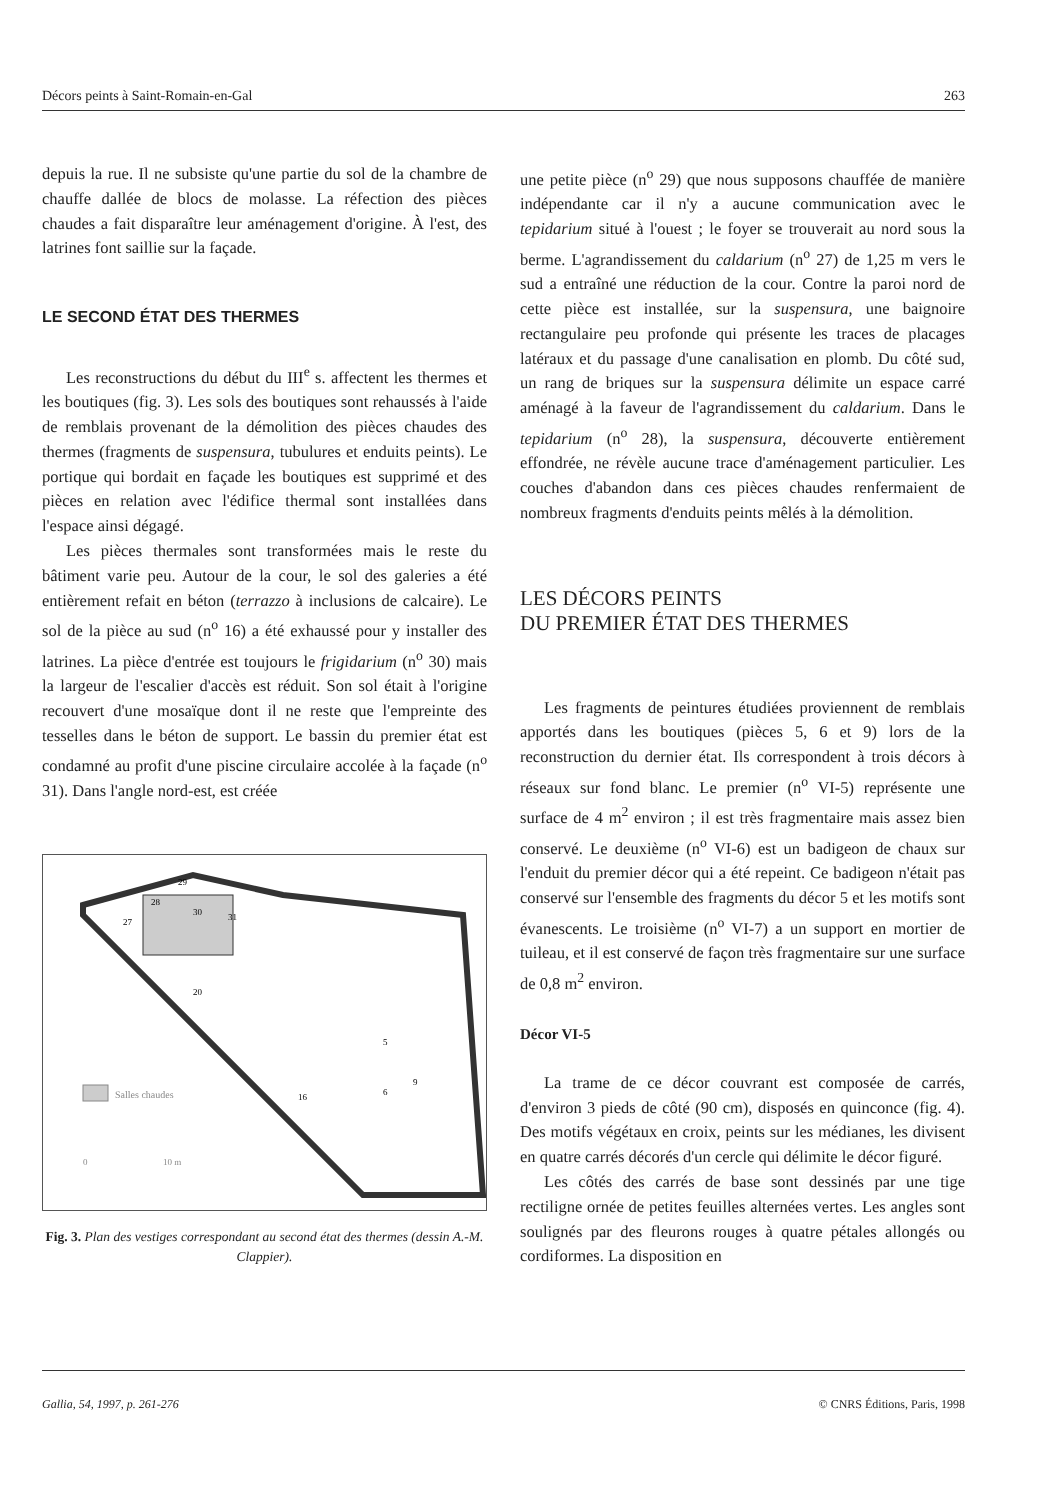Décors peints à Saint-Romain-en-Gal 263
depuis la rue. Il ne subsiste qu'une partie du sol de la chambre de chauffe dallée de blocs de molasse. La réfection des pièces chaudes a fait disparaître leur aménagement d'origine. À l'est, des latrines font saillie sur la façade.
LE SECOND ÉTAT DES THERMES
Les reconstructions du début du III<sup>e</sup> s. affectent les thermes et les boutiques (fig. 3). Les sols des boutiques sont rehaussés à l'aide de remblais provenant de la démolition des pièces chaudes des thermes (fragments de suspensura, tubulures et enduits peints). Le portique qui bordait en façade les boutiques est supprimé et des pièces en relation avec l'édifice thermal sont installées dans l'espace ainsi dégagé.
Les pièces thermales sont transformées mais le reste du bâtiment varie peu. Autour de la cour, le sol des galeries a été entièrement refait en béton (terrazzo à inclusions de calcaire). Le sol de la pièce au sud (n<sup>o</sup> 16) a été exhaussé pour y installer des latrines. La pièce d'entrée est toujours le frigidarium (n<sup>o</sup> 30) mais la largeur de l'escalier d'accès est réduit. Son sol était à l'origine recouvert d'une mosaïque dont il ne reste que l'empreinte des tesselles dans le béton de support. Le bassin du premier état est condamné au profit d'une piscine circulaire accolée à la façade (n<sup>o</sup> 31). Dans l'angle nord-est, est créée
Salles chaudes
0
10 m
27
28
29
30
31
20
5
6
9
16
Fig. 3. Plan des vestiges correspondant au second état des thermes (dessin A.-M. Clappier).
une petite pièce (n<sup>o</sup> 29) que nous supposons chauffée de manière indépendante car il n'y a aucune communication avec le tepidarium situé à l'ouest ; le foyer se trouverait au nord sous la berme. L'agrandissement du caldarium (n<sup>o</sup> 27) de 1,25 m vers le sud a entraîné une réduction de la cour. Contre la paroi nord de cette pièce est installée, sur la suspensura, une baignoire rectangulaire peu profonde qui présente les traces de placages latéraux et du passage d'une canalisation en plomb. Du côté sud, un rang de briques sur la suspensura délimite un espace carré aménagé à la faveur de l'agrandissement du caldarium. Dans le tepidarium (n<sup>o</sup> 28), la suspensura, découverte entièrement effondrée, ne révèle aucune trace d'aménagement particulier. Les couches d'abandon dans ces pièces chaudes renfermaient de nombreux fragments d'enduits peints mêlés à la démolition.
LES DÉCORS PEINTS
DU PREMIER ÉTAT DES THERMES
Les fragments de peintures étudiées proviennent de remblais apportés dans les boutiques (pièces 5, 6 et 9) lors de la reconstruction du dernier état. Ils correspondent à trois décors à réseaux sur fond blanc. Le premier (n<sup>o</sup> VI-5) représente une surface de 4 m<sup>2</sup> environ ; il est très fragmentaire mais assez bien conservé. Le deuxième (n<sup>o</sup> VI-6) est un badigeon de chaux sur l'enduit du premier décor qui a été repeint. Ce badigeon n'était pas conservé sur l'ensemble des fragments du décor 5 et les motifs sont évanescents. Le troisième (n<sup>o</sup> VI-7) a un support en mortier de tuileau, et il est conservé de façon très fragmentaire sur une surface de 0,8 m<sup>2</sup> environ.
Décor VI-5
La trame de ce décor couvrant est composée de carrés, d'environ 3 pieds de côté (90 cm), disposés en quinconce (fig. 4). Des motifs végétaux en croix, peints sur les médianes, les divisent en quatre carrés décorés d'un cercle qui délimite le décor figuré.
Les côtés des carrés de base sont dessinés par une tige rectiligne ornée de petites feuilles alternées vertes. Les angles sont soulignés par des fleurons rouges à quatre pétales allongés ou cordiformes. La disposition en
Gallia, 54, 1997, p. 261-276 © CNRS Éditions, Paris, 1998